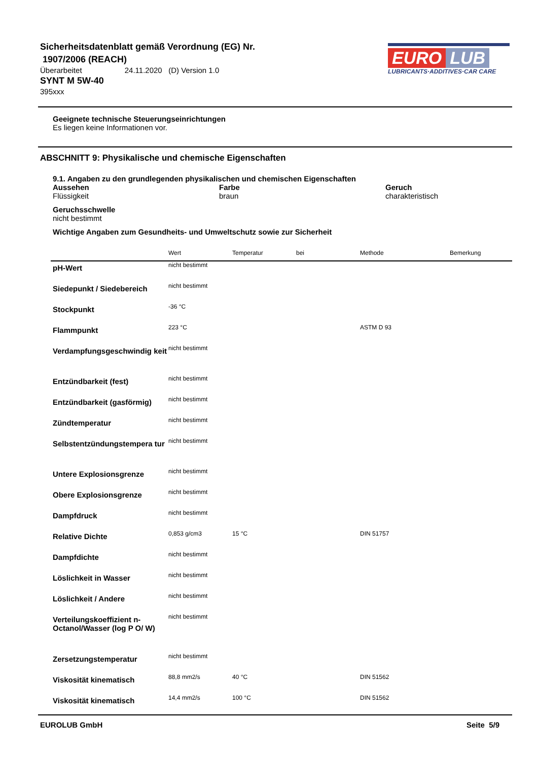Sicherheitsdatenblatt gemäß Verordnung (EG) Nr.
1907/2006 (REACH)
Überarbeitet 24.11.2020 (D) Version 1.0
SYNT M 5W-40
395xxx
EURO LUB
LUBRICANTS·ADDITIVES·CAR CARE
Geeignete technische Steuerungseinrichtungen
Es liegen keine Informationen vor.
ABSCHNITT 9: Physikalische und chemische Eigenschaften
9.1. Angaben zu den grundlegenden physikalischen und chemischen Eigenschaften
Aussehen
Flüssigkeit
Farbe
braun
Geruch
charakteristisch
Geruchsschwelle
nicht bestimmt
Wichtige Angaben zum Gesundheits- und Umweltschutz sowie zur Sicherheit
| | Wert | Temperatur | bei | Methode | Bemerkung |
| --- | --- | --- | --- | --- | --- |
| pH-Wert | nicht bestimmt | | | | |
| Siedepunkt / Siedebereich | nicht bestimmt | | | | |
| Stockpunkt | -36 °C | | | | |
| Flammpunkt | 223 °C | | | ASTM D 93 | |
| Verdampfungsgeschwindig keit | nicht bestimmt | | | | |
| Entzündbarkeit (fest) | nicht bestimmt | | | | |
| Entzündbarkeit (gasförmig) | nicht bestimmt | | | | |
| Zündtemperatur | nicht bestimmt | | | | |
| Selbstentzündungstempera tur | nicht bestimmt | | | | |
| Untere Explosionsgrenze | nicht bestimmt | | | | |
| Obere Explosionsgrenze | nicht bestimmt | | | | |
| Dampfdruck | nicht bestimmt | | | | |
| Relative Dichte | 0,853 g/cm3 | 15 °C | | DIN 51757 | |
| Dampfdichte | nicht bestimmt | | | | |
| Löslichkeit in Wasser | nicht bestimmt | | | | |
| Löslichkeit / Andere | nicht bestimmt | | | | |
| Verteilungskoeffizient n-Octanol/Wasser (log P O/ W) | nicht bestimmt | | | | |
| Zersetzungstemperatur | nicht bestimmt | | | | |
| Viskosität kinematisch | 88,8 mm2/s | 40 °C | | DIN 51562 | |
| Viskosität kinematisch | 14,4 mm2/s | 100 °C | | DIN 51562 | |
EUROLUB GmbH Seite 5/9